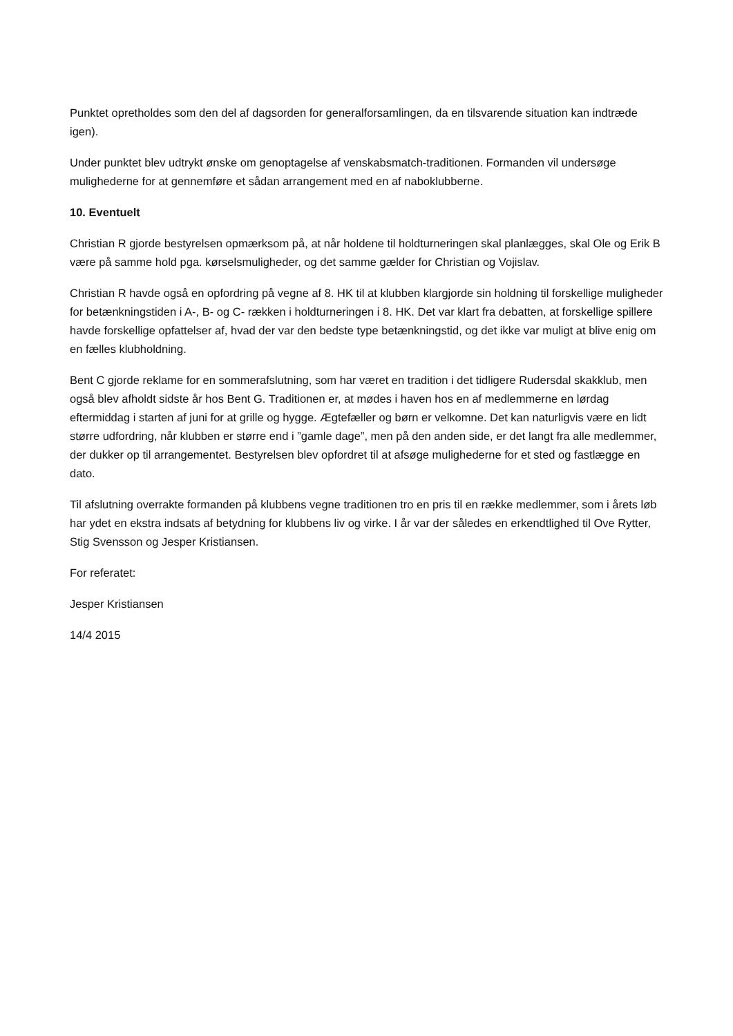Punktet opretholdes som den del af dagsorden for generalforsamlingen, da en tilsvarende situation kan indtræde igen).
Under punktet blev udtrykt ønske om genoptagelse af venskabsmatch-traditionen. Formanden vil undersøge mulighederne for at gennemføre et sådan arrangement med en af naboklubberne.
10. Eventuelt
Christian R gjorde bestyrelsen opmærksom på, at når holdene til holdturneringen skal planlægges, skal Ole og Erik B være på samme hold pga. kørselsmuligheder, og det samme gælder for Christian og Vojislav.
Christian R havde også en opfordring på vegne af 8. HK til at klubben klargjorde sin holdning til forskellige muligheder for betænkningstiden i A-, B- og C- rækken i holdturneringen i 8. HK. Det var klart fra debatten, at forskellige spillere havde forskellige opfattelser af, hvad der var den bedste type betænkningstid, og det ikke var muligt at blive enig om en fælles klubholdning.
Bent C gjorde reklame for en sommerafslutning, som har været en tradition i det tidligere Rudersdal skakklub, men også blev afholdt sidste år hos Bent G. Traditionen er, at mødes i haven hos en af medlemmerne en lørdag eftermiddag i starten af juni for at grille og hygge. Ægtefæller og børn er velkomne. Det kan naturligvis være en lidt større udfordring, når klubben er større end i ”gamle dage”, men på den anden side, er det langt fra alle medlemmer, der dukker op til arrangementet. Bestyrelsen blev opfordret til at afsøge mulighederne for et sted og fastlægge en dato.
Til afslutning overrakte formanden på klubbens vegne traditionen tro en pris til en række medlemmer, som i årets løb har ydet en ekstra indsats af betydning for klubbens liv og virke. I år var der således en erkendtlighed til Ove Rytter, Stig Svensson og Jesper Kristiansen.
For referatet:
Jesper Kristiansen
14/4 2015